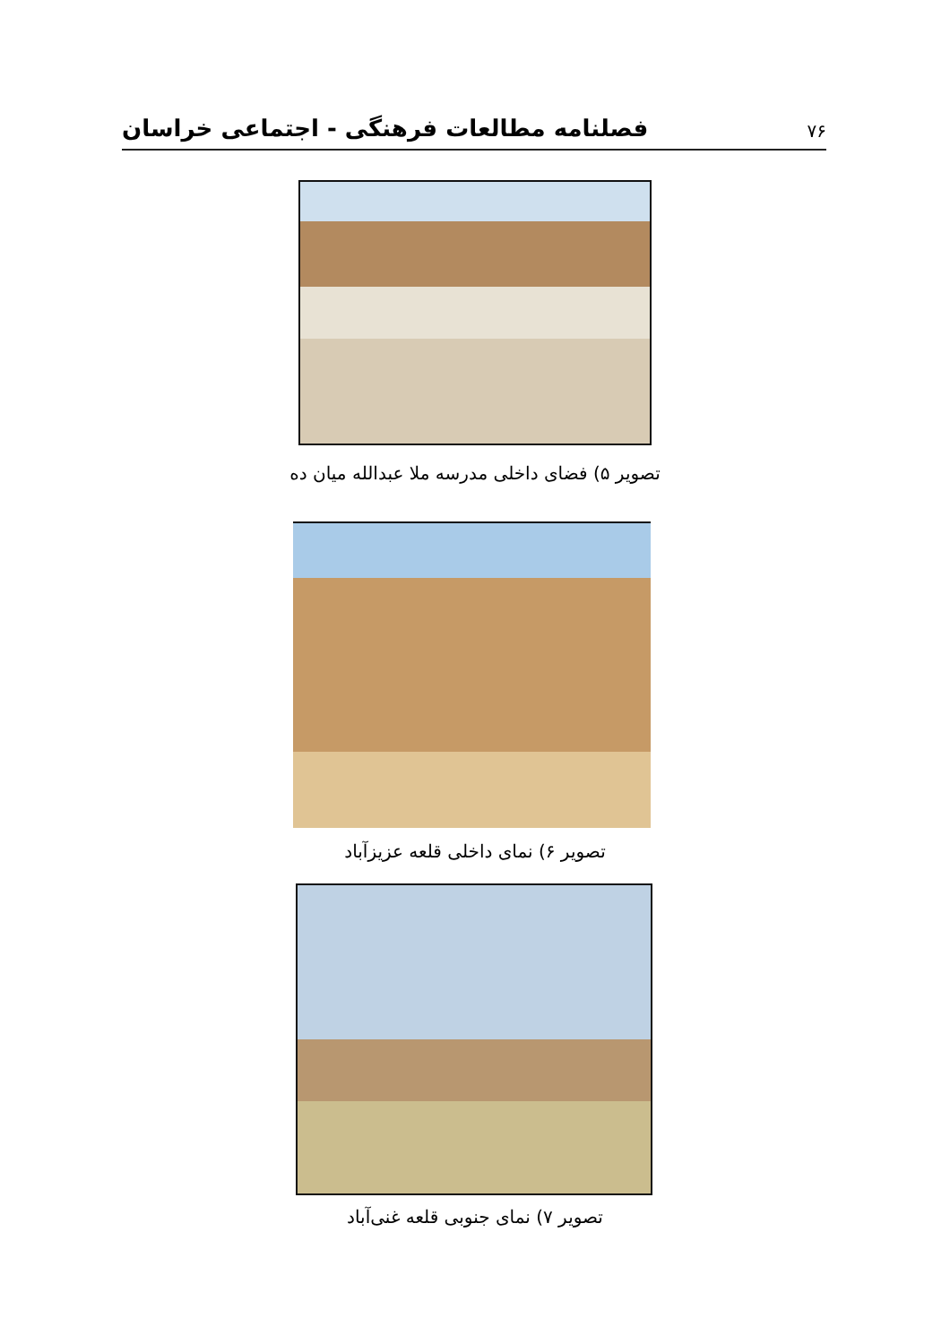فصلنامه مطالعات فرهنگی - اجتماعی خراسان ۷۶
تصویر ۵) فضای داخلی مدرسه ملا عبدالله میان ده
تصویر ۶) نمای داخلی قلعه عزیزآباد
تصویر ۷) نمای جنوبی قلعه غنی‌آباد